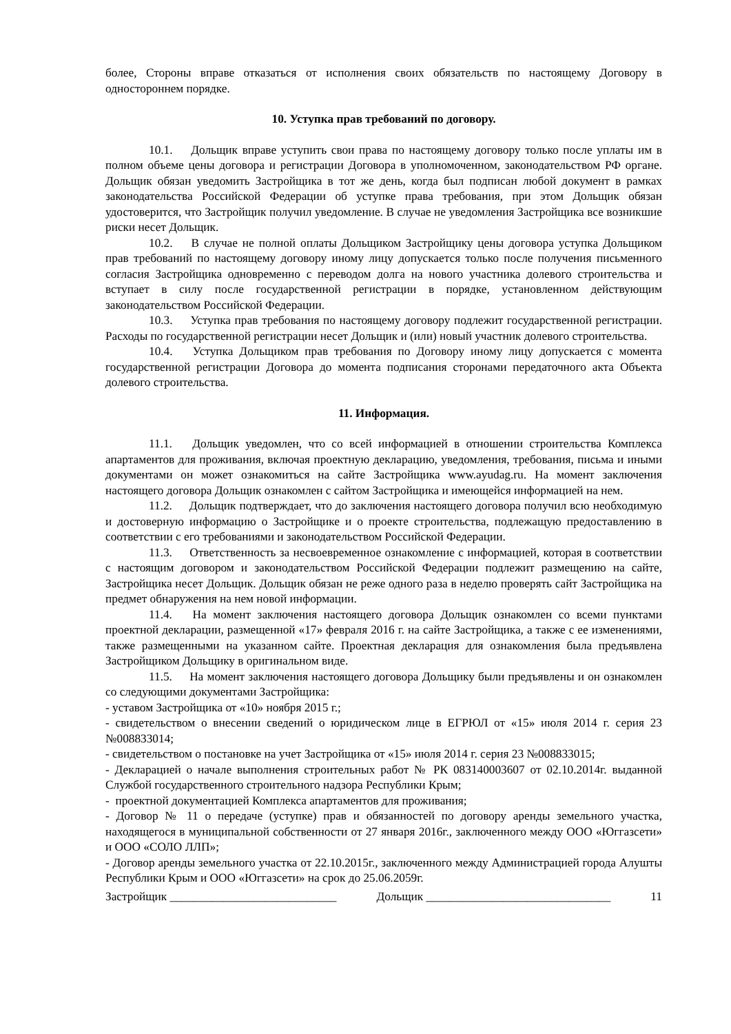более, Стороны вправе отказаться от исполнения своих обязательств по настоящему Договору в одностороннем порядке.
10. Уступка прав требований по договору.
10.1. Дольщик вправе уступить свои права по настоящему договору только после уплаты им в полном объеме цены договора и регистрации Договора в уполномоченном, законодательством РФ органе. Дольщик обязан уведомить Застройщика в тот же день, когда был подписан любой документ в рамках законодательства Российской Федерации об уступке права требования, при этом Дольщик обязан удостоверится, что Застройщик получил уведомление. В случае не уведомления Застройщика все возникшие риски несет Дольщик.
10.2. В случае не полной оплаты Дольщиком Застройщику цены договора уступка Дольщиком прав требований по настоящему договору иному лицу допускается только после получения письменного согласия Застройщика одновременно с переводом долга на нового участника долевого строительства и вступает в силу после государственной регистрации в порядке, установленном действующим законодательством Российской Федерации.
10.3. Уступка прав требования по настоящему договору подлежит государственной регистрации. Расходы по государственной регистрации несет Дольщик и (или) новый участник долевого строительства.
10.4. Уступка Дольщиком прав требования по Договору иному лицу допускается с момента государственной регистрации Договора до момента подписания сторонами передаточного акта Объекта долевого строительства.
11. Информация.
11.1. Дольщик уведомлен, что со всей информацией в отношении строительства Комплекса апартаментов для проживания, включая проектную декларацию, уведомления, требования, письма и иными документами он может ознакомиться на сайте Застройщика www.ayudag.ru. На момент заключения настоящего договора Дольщик ознакомлен с сайтом Застройщика и имеющейся информацией на нем.
11.2. Дольщик подтверждает, что до заключения настоящего договора получил всю необходимую и достоверную информацию о Застройщике и о проекте строительства, подлежащую предоставлению в соответствии с его требованиями и законодательством Российской Федерации.
11.3. Ответственность за несвоевременное ознакомление с информацией, которая в соответствии с настоящим договором и законодательством Российской Федерации подлежит размещению на сайте, Застройщика несет Дольщик. Дольщик обязан не реже одного раза в неделю проверять сайт Застройщика на предмет обнаружения на нем новой информации.
11.4. На момент заключения настоящего договора Дольщик ознакомлен со всеми пунктами проектной декларации, размещенной «17» февраля 2016 г. на сайте Застройщика, а также с ее изменениями, также размещенными на указанном сайте. Проектная декларация для ознакомления была предъявлена Застройщиком Дольщику в оригинальном виде.
11.5. На момент заключения настоящего договора Дольщику были предъявлены и он ознакомлен со следующими документами Застройщика:
- уставом Застройщика от «10» ноября 2015 г.;
- свидетельством о внесении сведений о юридическом лице в ЕГРЮЛ от «15» июля 2014 г. серия 23 №008833014;
- свидетельством о постановке на учет Застройщика от «15» июля 2014 г. серия 23 №008833015;
- Декларацией о начале выполнения строительных работ № РК 083140003607 от 02.10.2014г. выданной Службой государственного строительного надзора Республики Крым;
- проектной документацией Комплекса апартаментов для проживания;
- Договор № 11 о передаче (уступке) прав и обязанностей по договору аренды земельного участка, находящегося в муниципальной собственности от 27 января 2016г., заключенного между ООО «Юггазсети» и ООО «СОЛО ЛЛП»;
- Договор аренды земельного участка от 22.10.2015г., заключенного между Администрацией города Алушты Республики Крым и ООО «Юггазсети» на срок до 25.06.2059г.
Застройщик ____________________________ Дольщик _______________________________ 11